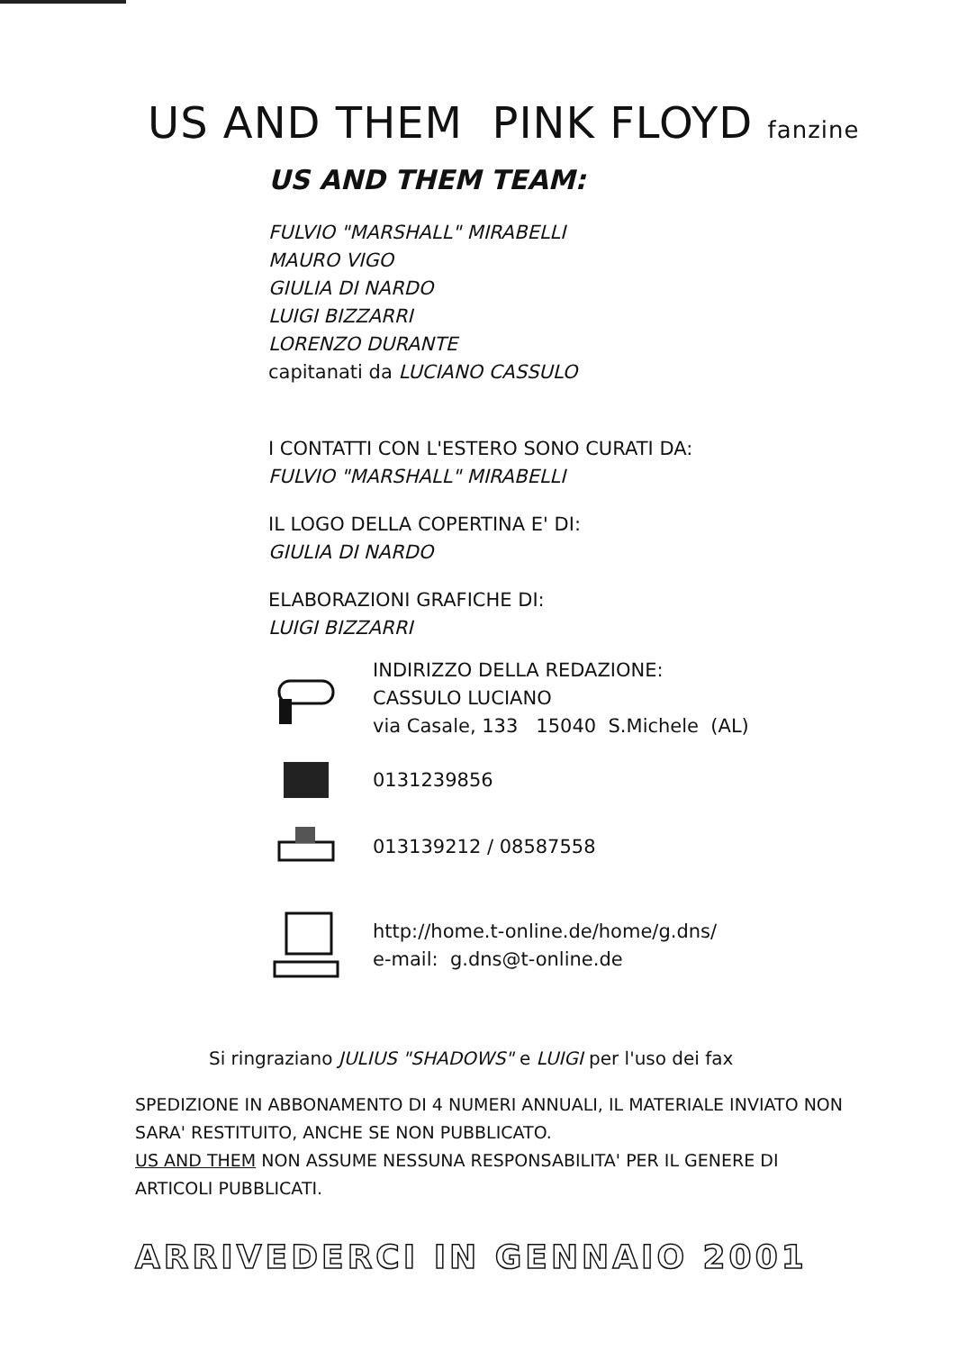US AND THEM PINK FLOYD fanzine
US AND THEM TEAM:
FULVIO "MARSHALL" MIRABELLI
MAURO VIGO
GIULIA DI NARDO
LUIGI BIZZARRI
LORENZO DURANTE
capitanati da LUCIANO CASSULO
I CONTATTI CON L'ESTERO SONO CURATI DA:
FULVIO "MARSHALL" MIRABELLI
IL LOGO DELLA COPERTINA E' DI:
GIULIA DI NARDO
ELABORAZIONI GRAFICHE DI:
LUIGI BIZZARRI
INDIRIZZO DELLA REDAZIONE:
CASSULO LUCIANO
via Casale, 133 15040 S.Michele (AL)
0131239856
013139212 / 08587558
http://home.t-online.de/home/g.dns/
e-mail: g.dns@t-online.de
Si ringraziano JULIUS "SHADOWS" e LUIGI per l'uso dei fax
SPEDIZIONE IN ABBONAMENTO DI 4 NUMERI ANNUALI, IL MATERIALE INVIATO NON SARA' RESTITUITO, ANCHE SE NON PUBBLICATO.
US AND THEM NON ASSUME NESSUNA RESPONSABILITA' PER IL GENERE DI ARTICOLI PUBBLICATI.
ARRIVEDERCI IN GENNAIO 2001